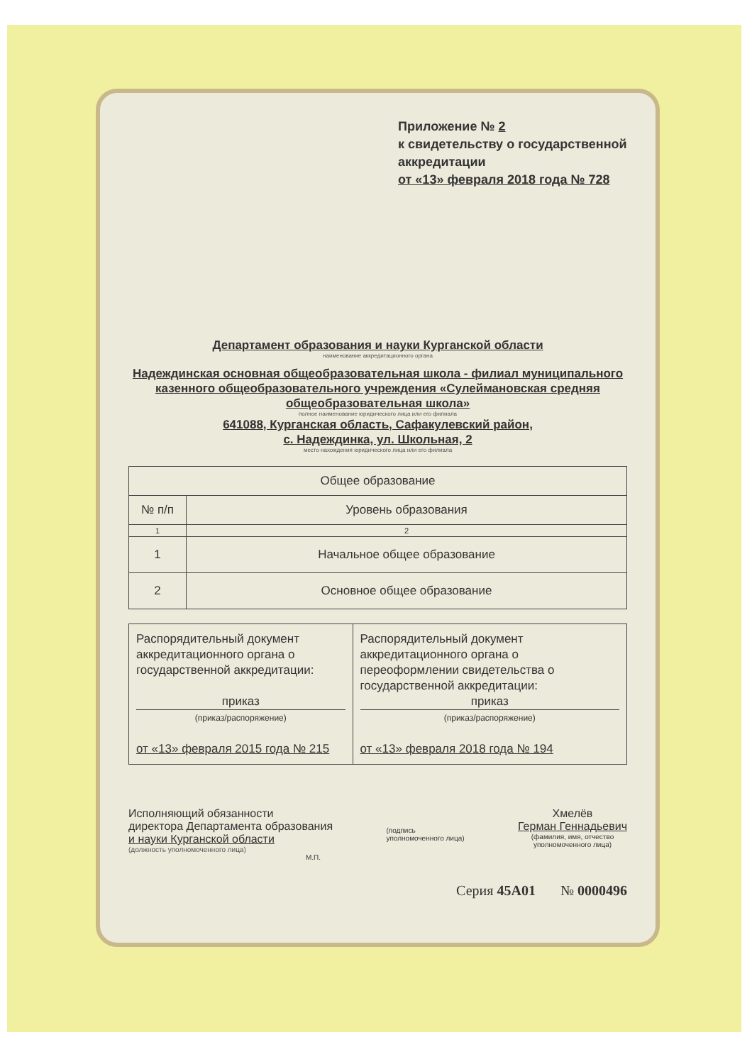Приложение № 2
к свидетельству о государственной аккредитации
от «13» февраля 2018 года № 728
Департамент образования и науки Курганской области
наименование аккредитационного органа
Надеждинская основная общеобразовательная школа - филиал муниципального казенного общеобразовательного учреждения «Сулеймановская средняя общеобразовательная школа»
полное наименование юридического лица или его филиала
641088, Курганская область, Сафакулевский район,
с. Надеждинка, ул. Школьная, 2
место нахождения юридического лица или его филиала
| Общее образование | |
| № п/п | Уровень образования |
| 1 | 2 |
| 1 | Начальное общее образование |
| 2 | Основное общее образование |
| Распорядительный документ аккредитационного органа о государственной аккредитации: приказ (приказ/распоряжение) от «13» февраля 2015 года № 215 | Распорядительный документ аккредитационного органа о переоформлении свидетельства о государственной аккредитации: приказ (приказ/распоряжение) от «13» февраля 2018 года № 194 |
Исполняющий обязанности
директора Департамента образования
и науки Курганской области
(должность уполномоченного лица)
М.П.
(подпись
уполномоченного лица)
Хмелёв
Герман Геннадьевич
(фамилия, имя, отчество
уполномоченного лица)
Серия 45А01 № 0000496